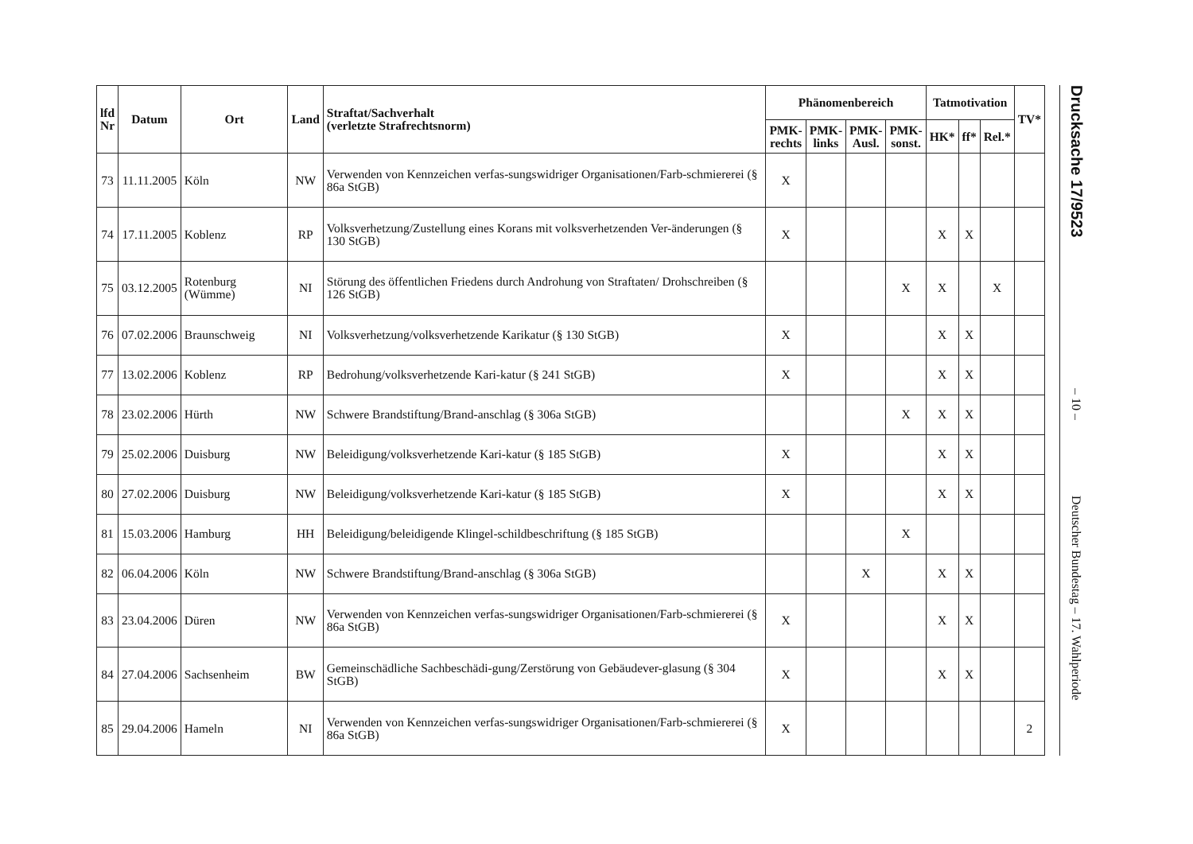| lfd Nr | Datum | Ort | Land | Straftat/Sachverhalt (verletzte Strafrechtsnorm) | Phänomenbereich | | | | Tatmotivation | | | TV* |
| --- | --- | --- | --- | --- | --- | --- | --- | --- | --- | --- | --- | --- |
| | | | | | PMK- rechts | PMK- links | PMK- Ausl. | PMK- sonst. | HK* | ff* | Rel.* | |
| 73 | 11.11.2005 | Köln | NW | Verwenden von Kennzeichen verfas-sungswidriger Organisationen/Farb-schmiererei (§ 86a StGB) | X | | | | | | | |
| 74 | 17.11.2005 | Koblenz | RP | Volksverhetzung/Zustellung eines Korans mit volksverhetzenden Ver-änderungen (§ 130 StGB) | X | | | | X | X | | |
| 75 | 03.12.2005 | Rotenburg (Wümme) | NI | Störung des öffentlichen Friedens durch Androhung von Straftaten/ Drohschreiben (§ 126 StGB) | | | | X | X | | X | |
| 76 | 07.02.2006 | Braunschweig | NI | Volksverhetzung/volksverhetzende Karikatur (§ 130 StGB) | X | | | | X | X | | |
| 77 | 13.02.2006 | Koblenz | RP | Bedrohung/volksverhetzende Kari-katur (§ 241 StGB) | X | | | | X | X | | |
| 78 | 23.02.2006 | Hürth | NW | Schwere Brandstiftung/Brand-anschlag (§ 306a StGB) | | | | X | X | X | | |
| 79 | 25.02.2006 | Duisburg | NW | Beleidigung/volksverhetzende Kari-katur (§ 185 StGB) | X | | | | X | X | | |
| 80 | 27.02.2006 | Duisburg | NW | Beleidigung/volksverhetzende Kari-katur (§ 185 StGB) | X | | | | X | X | | |
| 81 | 15.03.2006 | Hamburg | HH | Beleidigung/beleidigende Klingel-schildbeschriftung (§ 185 StGB) | | | | X | | | | |
| 82 | 06.04.2006 | Köln | NW | Schwere Brandstiftung/Brand-anschlag (§ 306a StGB) | | | X | | X | X | | |
| 83 | 23.04.2006 | Düren | NW | Verwenden von Kennzeichen verfas-sungswidriger Organisationen/Farb-schmiererei (§ 86a StGB) | X | | | | X | X | | |
| 84 | 27.04.2006 | Sachsenheim | BW | Gemeinschädliche Sachbeschädi-gung/Zerstörung von Gebäudever-glasung (§ 304 StGB) | X | | | | X | X | | |
| 85 | 29.04.2006 | Hameln | NI | Verwenden von Kennzeichen verfas-sungswidriger Organisationen/Farb-schmiererei (§ 86a StGB) | X | | | | | | | 2 |
Drucksache 17/9523
– 10 –
Deutscher Bundestag – 17. Wahlperiode